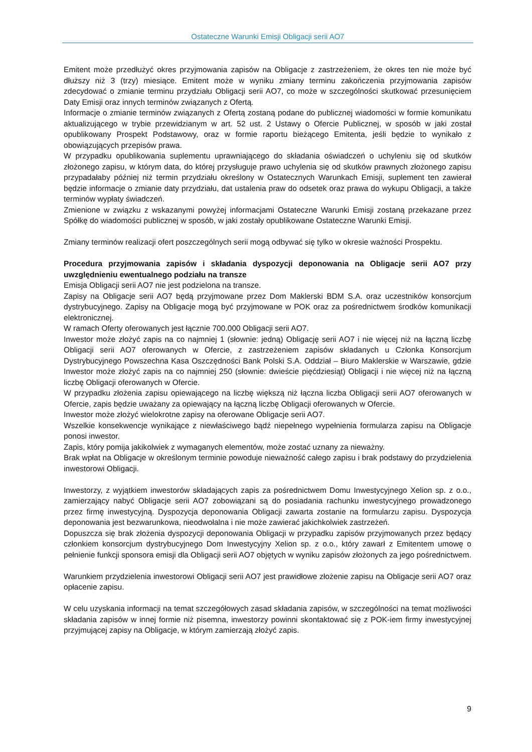Ostateczne Warunki Emisji Obligacji serii AO7
Emitent może przedłużyć okres przyjmowania zapisów na Obligacje z zastrzeżeniem, że okres ten nie może być dłuższy niż 3 (trzy) miesiące. Emitent może w wyniku zmiany terminu zakończenia przyjmowania zapisów zdecydować o zmianie terminu przydziału Obligacji serii AO7, co może w szczególności skutkować przesunięciem Daty Emisji oraz innych terminów związanych z Ofertą.
Informacje o zmianie terminów związanych z Ofertą zostaną podane do publicznej wiadomości w formie komunikatu aktualizującego w trybie przewidzianym w art. 52 ust. 2 Ustawy o Ofercie Publicznej, w sposób w jaki został opublikowany Prospekt Podstawowy, oraz w formie raportu bieżącego Emitenta, jeśli będzie to wynikało z obowiązujących przepisów prawa.
W przypadku opublikowania suplementu uprawniającego do składania oświadczeń o uchyleniu się od skutków złożonego zapisu, w którym data, do której przysługuje prawo uchylenia się od skutków prawnych złożonego zapisu przypadałaby później niż termin przydziału określony w Ostatecznych Warunkach Emisji, suplement ten zawierał będzie informacje o zmianie daty przydziału, dat ustalenia praw do odsetek oraz prawa do wykupu Obligacji, a także terminów wypłaty świadczeń.
Zmienione w związku z wskazanymi powyżej informacjami Ostateczne Warunki Emisji zostaną przekazane przez Spółkę do wiadomości publicznej w sposób, w jaki zostały opublikowane Ostateczne Warunki Emisji.
Zmiany terminów realizacji ofert poszczególnych serii mogą odbywać się tylko w okresie ważności Prospektu.
Procedura przyjmowania zapisów i składania dyspozycji deponowania na Obligacje serii AO7 przy uwzględnieniu ewentualnego podziału na transze
Emisja Obligacji serii AO7 nie jest podzielona na transze.
Zapisy na Obligacje serii AO7 będą przyjmowane przez Dom Maklerski BDM S.A. oraz uczestników konsorcjum dystrybucyjnego. Zapisy na Obligacje mogą być przyjmowane w POK oraz za pośrednictwem środków komunikacji elektronicznej.
W ramach Oferty oferowanych jest łącznie 700.000 Obligacji serii AO7.
Inwestor może złożyć zapis na co najmniej 1 (słownie: jedną) Obligację serii AO7 i nie więcej niż na łączną liczbę Obligacji serii AO7 oferowanych w Ofercie, z zastrzeżeniem zapisów składanych u Członka Konsorcjum Dystrybucyjnego Powszechna Kasa Oszczędności Bank Polski S.A. Oddział – Biuro Maklerskie w Warszawie, gdzie Inwestor może złożyć zapis na co najmniej 250 (słownie: dwieście pięćdziesiąt) Obligacji i nie więcej niż na łączną liczbę Obligacji oferowanych w Ofercie.
W przypadku złożenia zapisu opiewającego na liczbę większą niż łączna liczba Obligacji serii AO7 oferowanych w Ofercie, zapis będzie uważany za opiewający na łączną liczbę Obligacji oferowanych w Ofercie.
Inwestor może złożyć wielokrotne zapisy na oferowane Obligacje serii AO7.
Wszelkie konsekwencje wynikające z niewłaściwego bądź niepełnego wypełnienia formularza zapisu na Obligacje ponosi inwestor.
Zapis, który pomija jakikolwiek z wymaganych elementów, może zostać uznany za nieważny.
Brak wpłat na Obligacje w określonym terminie powoduje nieważność całego zapisu i brak podstawy do przydzielenia inwestorowi Obligacji.
Inwestorzy, z wyjątkiem inwestorów składających zapis za pośrednictwem Domu Inwestycyjnego Xelion sp. z o.o., zamierzający nabyć Obligacje serii AO7 zobowiązani są do posiadania rachunku inwestycyjnego prowadzonego przez firmę inwestycyjną. Dyspozycja deponowania Obligacji zawarta zostanie na formularzu zapisu. Dyspozycja deponowania jest bezwarunkowa, nieodwołalna i nie może zawierać jakichkolwiek zastrzeżeń.
Dopuszcza się brak złożenia dyspozycji deponowania Obligacji w przypadku zapisów przyjmowanych przez będący członkiem konsorcjum dystrybucyjnego Dom Inwestycyjny Xelion sp. z o.o., który zawarł z Emitentem umowę o pełnienie funkcji sponsora emisji dla Obligacji serii AO7 objętych w wyniku zapisów złożonych za jego pośrednictwem.
Warunkiem przydzielenia inwestorowi Obligacji serii AO7 jest prawidłowe złożenie zapisu na Obligacje serii AO7 oraz opłacenie zapisu.
W celu uzyskania informacji na temat szczegółowych zasad składania zapisów, w szczególności na temat możliwości składania zapisów w innej formie niż pisemna, inwestorzy powinni skontaktować się z POK-iem firmy inwestycyjnej przyjmującej zapisy na Obligacje, w którym zamierzają złożyć zapis.
9